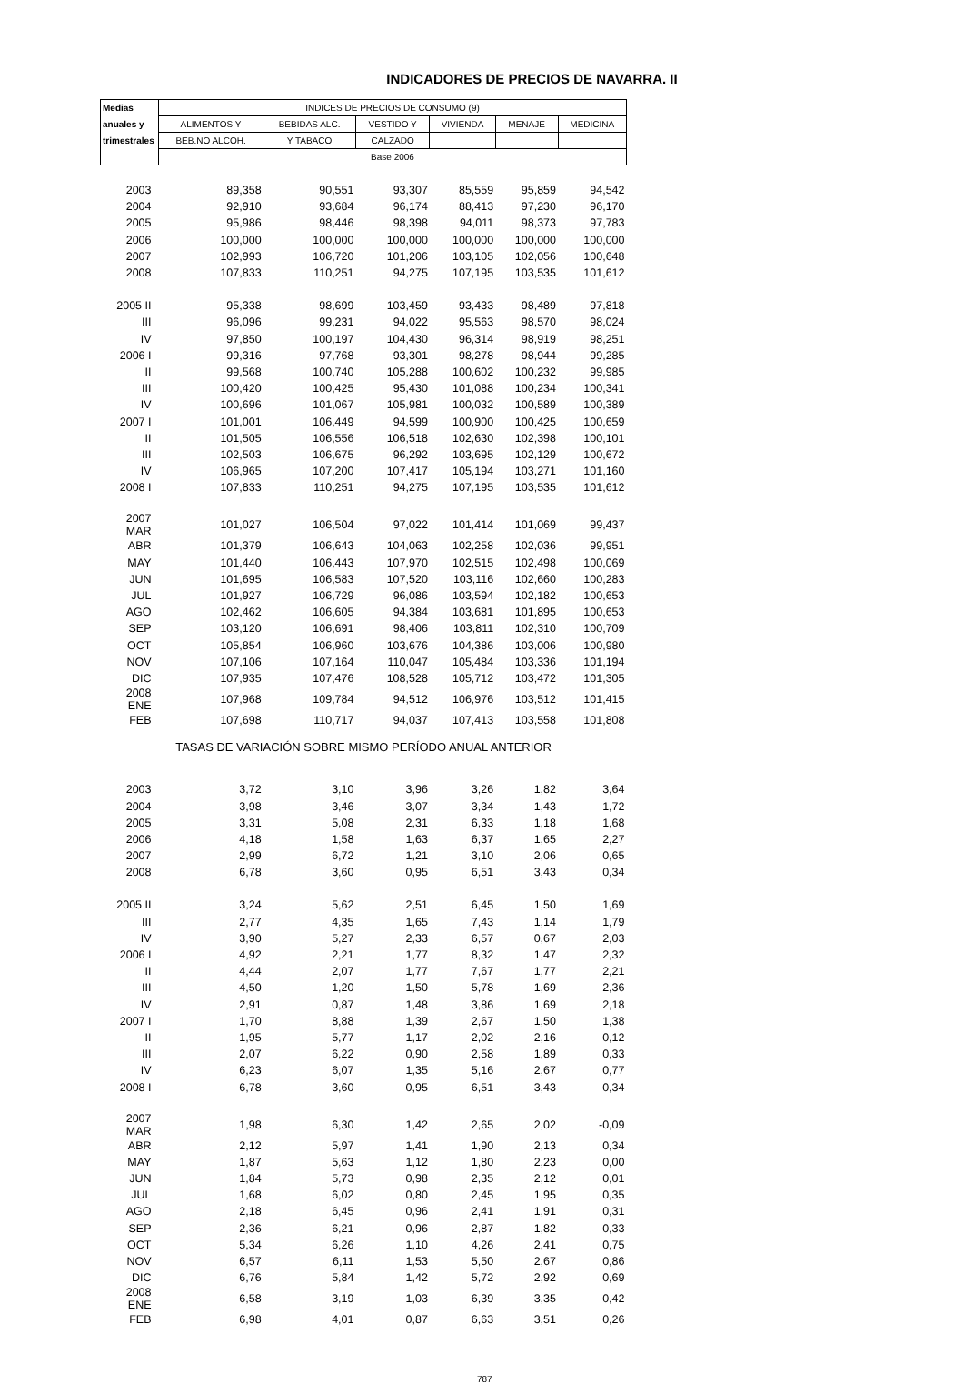INDICADORES DE PRECIOS DE NAVARRA. II
| Medias | INDICES DE PRECIOS DE CONSUMO (9) | | | | | |
| --- | --- | --- | --- | --- | --- | --- |
| anuales y | ALIMENTOS Y | BEBIDAS ALC. | VESTIDO Y | VIVIENDA | MENAJE | MEDICINA |
| trimestrales | BEB.NO ALCOH. | Y TABACO | CALZADO | | | |
| | Base 2006 | | | | | |
| 2003 | 89,358 | 90,551 | 93,307 | 85,559 | 95,859 | 94,542 |
| 2004 | 92,910 | 93,684 | 96,174 | 88,413 | 97,230 | 96,170 |
| 2005 | 95,986 | 98,446 | 98,398 | 94,011 | 98,373 | 97,783 |
| 2006 | 100,000 | 100,000 | 100,000 | 100,000 | 100,000 | 100,000 |
| 2007 | 102,993 | 106,720 | 101,206 | 103,105 | 102,056 | 100,648 |
| 2008 | 107,833 | 110,251 | 94,275 | 107,195 | 103,535 | 101,612 |
| 2005 II | 95,338 | 98,699 | 103,459 | 93,433 | 98,489 | 97,818 |
| III | 96,096 | 99,231 | 94,022 | 95,563 | 98,570 | 98,024 |
| IV | 97,850 | 100,197 | 104,430 | 96,314 | 98,919 | 98,251 |
| 2006 I | 99,316 | 97,768 | 93,301 | 98,278 | 98,944 | 99,285 |
| II | 99,568 | 100,740 | 105,288 | 100,602 | 100,232 | 99,985 |
| III | 100,420 | 100,425 | 95,430 | 101,088 | 100,234 | 100,341 |
| IV | 100,696 | 101,067 | 105,981 | 100,032 | 100,589 | 100,389 |
| 2007 I | 101,001 | 106,449 | 94,599 | 100,900 | 100,425 | 100,659 |
| II | 101,505 | 106,556 | 106,518 | 102,630 | 102,398 | 100,101 |
| III | 102,503 | 106,675 | 96,292 | 103,695 | 102,129 | 100,672 |
| IV | 106,965 | 107,200 | 107,417 | 105,194 | 103,271 | 101,160 |
| 2008 I | 107,833 | 110,251 | 94,275 | 107,195 | 103,535 | 101,612 |
| 2007 MAR | 101,027 | 106,504 | 97,022 | 101,414 | 101,069 | 99,437 |
| ABR | 101,379 | 106,643 | 104,063 | 102,258 | 102,036 | 99,951 |
| MAY | 101,440 | 106,443 | 107,970 | 102,515 | 102,498 | 100,069 |
| JUN | 101,695 | 106,583 | 107,520 | 103,116 | 102,660 | 100,283 |
| JUL | 101,927 | 106,729 | 96,086 | 103,594 | 102,182 | 100,653 |
| AGO | 102,462 | 106,605 | 94,384 | 103,681 | 101,895 | 100,653 |
| SEP | 103,120 | 106,691 | 98,406 | 103,811 | 102,310 | 100,709 |
| OCT | 105,854 | 106,960 | 103,676 | 104,386 | 103,006 | 100,980 |
| NOV | 107,106 | 107,164 | 110,047 | 105,484 | 103,336 | 101,194 |
| DIC | 107,935 | 107,476 | 108,528 | 105,712 | 103,472 | 101,305 |
| 2008 ENE | 107,968 | 109,784 | 94,512 | 106,976 | 103,512 | 101,415 |
| FEB | 107,698 | 110,717 | 94,037 | 107,413 | 103,558 | 101,808 |
| TASAS DE VARIACIÓN SOBRE MISMO PERÍODO ANUAL ANTERIOR | | | | | | |
| 2003 | 3,72 | 3,10 | 3,96 | 3,26 | 1,82 | 3,64 |
| 2004 | 3,98 | 3,46 | 3,07 | 3,34 | 1,43 | 1,72 |
| 2005 | 3,31 | 5,08 | 2,31 | 6,33 | 1,18 | 1,68 |
| 2006 | 4,18 | 1,58 | 1,63 | 6,37 | 1,65 | 2,27 |
| 2007 | 2,99 | 6,72 | 1,21 | 3,10 | 2,06 | 0,65 |
| 2008 | 6,78 | 3,60 | 0,95 | 6,51 | 3,43 | 0,34 |
| 2005 II | 3,24 | 5,62 | 2,51 | 6,45 | 1,50 | 1,69 |
| III | 2,77 | 4,35 | 1,65 | 7,43 | 1,14 | 1,79 |
| IV | 3,90 | 5,27 | 2,33 | 6,57 | 0,67 | 2,03 |
| 2006 I | 4,92 | 2,21 | 1,77 | 8,32 | 1,47 | 2,32 |
| II | 4,44 | 2,07 | 1,77 | 7,67 | 1,77 | 2,21 |
| III | 4,50 | 1,20 | 1,50 | 5,78 | 1,69 | 2,36 |
| IV | 2,91 | 0,87 | 1,48 | 3,86 | 1,69 | 2,18 |
| 2007 I | 1,70 | 8,88 | 1,39 | 2,67 | 1,50 | 1,38 |
| II | 1,95 | 5,77 | 1,17 | 2,02 | 2,16 | 0,12 |
| III | 2,07 | 6,22 | 0,90 | 2,58 | 1,89 | 0,33 |
| IV | 6,23 | 6,07 | 1,35 | 5,16 | 2,67 | 0,77 |
| 2008 I | 6,78 | 3,60 | 0,95 | 6,51 | 3,43 | 0,34 |
| 2007 MAR | 1,98 | 6,30 | 1,42 | 2,65 | 2,02 | -0,09 |
| ABR | 2,12 | 5,97 | 1,41 | 1,90 | 2,13 | 0,34 |
| MAY | 1,87 | 5,63 | 1,12 | 1,80 | 2,23 | 0,00 |
| JUN | 1,84 | 5,73 | 0,98 | 2,35 | 2,12 | 0,01 |
| JUL | 1,68 | 6,02 | 0,80 | 2,45 | 1,95 | 0,35 |
| AGO | 2,18 | 6,45 | 0,96 | 2,41 | 1,91 | 0,31 |
| SEP | 2,36 | 6,21 | 0,96 | 2,87 | 1,82 | 0,33 |
| OCT | 5,34 | 6,26 | 1,10 | 4,26 | 2,41 | 0,75 |
| NOV | 6,57 | 6,11 | 1,53 | 5,50 | 2,67 | 0,86 |
| DIC | 6,76 | 5,84 | 1,42 | 5,72 | 2,92 | 0,69 |
| 2008 ENE | 6,58 | 3,19 | 1,03 | 6,39 | 3,35 | 0,42 |
| FEB | 6,98 | 4,01 | 0,87 | 6,63 | 3,51 | 0,26 |
787